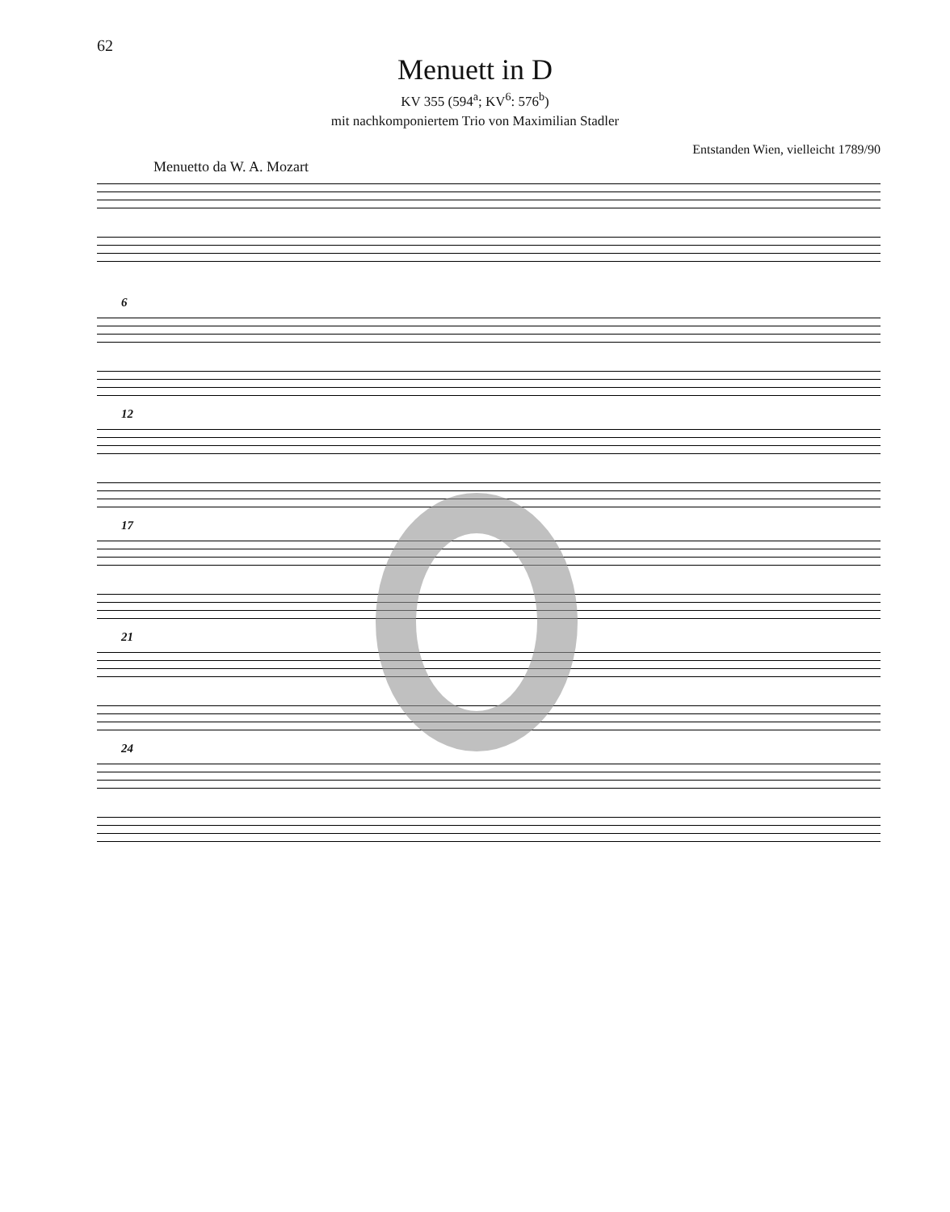62
Menuett in D
KV 355 (594<sup>a</sup>; KV<sup>6</sup>: 576<sup>b</sup>)
mit nachkomponiertem Trio von Maximilian Stadler
Entstanden Wien, vielleicht 1789/90
Menuetto da W. A. Mozart
6
12
17
21
24